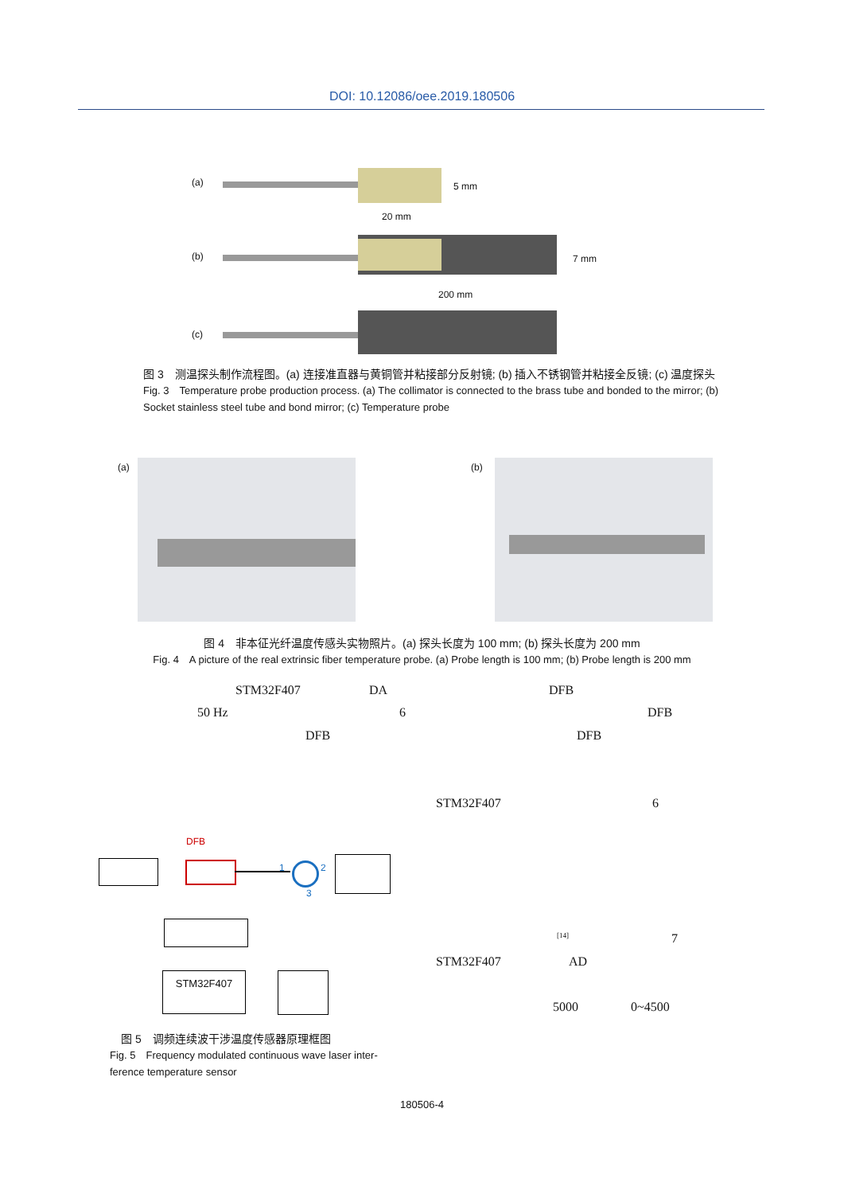DOI: 10.12086/oee.2019.180506
(a)
(b)
(c)
5 mm
20 mm
7 mm
200 mm
图 3　测温探头制作流程图。(a) 连接准直器与黄铜管并粘接部分反射镜; (b) 插入不锈钢管并粘接全反镜; (c) 温度探头
Fig. 3　Temperature probe production process. (a) The collimator is connected to the brass tube and bonded to the mirror; (b) Socket stainless steel tube and bond mirror; (c) Temperature probe
(a) (b)
图 4　非本征光纤温度传感头实物照片。(a) 探头长度为 100 mm; (b) 探头长度为 200 mm
Fig. 4　A picture of the real extrinsic fiber temperature probe. (a) Probe length is 100 mm; (b) Probe length is 200 mm
STM32F407 DA DFB
50 Hz 6 DFB
DFB DFB
STM32F407 6
[14] 7
STM32F407 AD
5000 0~4500
DFB
1 2
3
STM32F407
　图 5　调频连续波干涉温度传感器原理框图
Fig. 5　Frequency modulated continuous wave laser inter-ference temperature sensor
180506-4